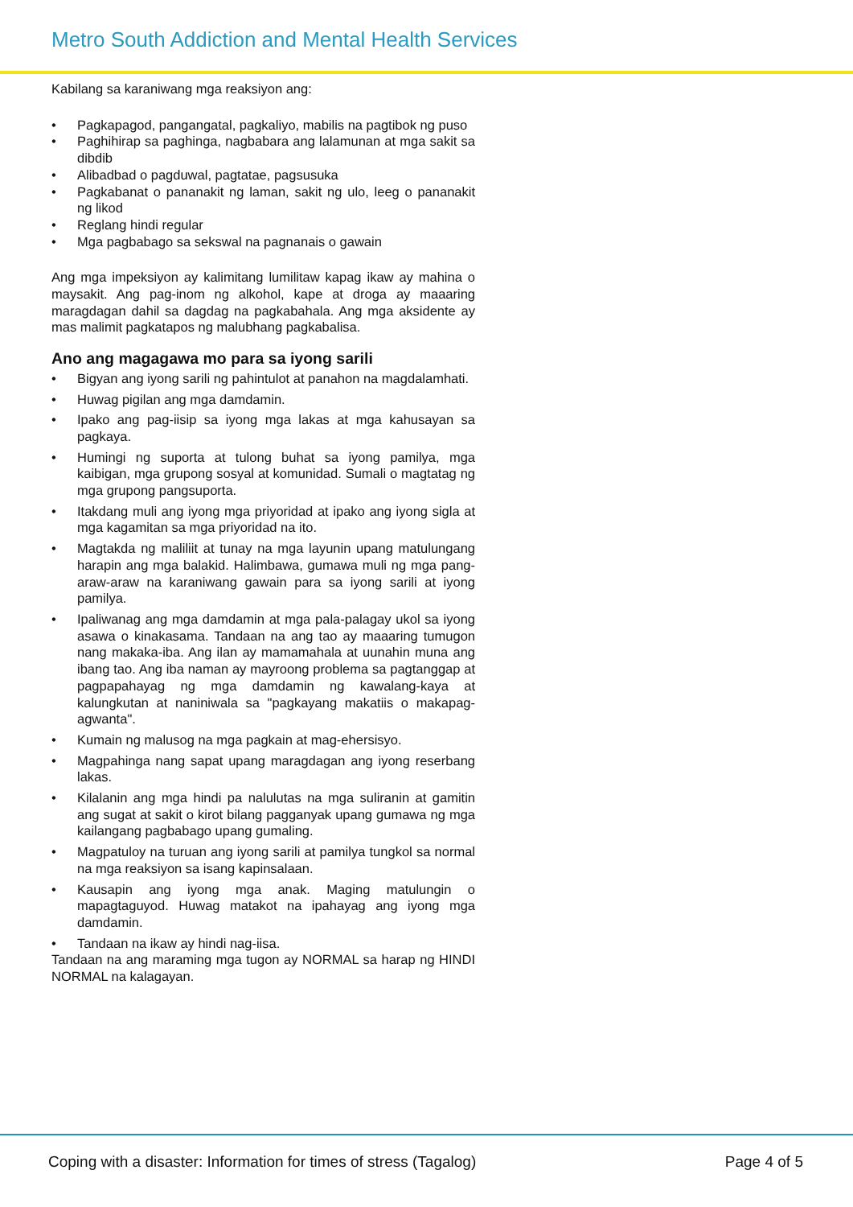Metro South Addiction and Mental Health Services
Kabilang sa karaniwang mga reaksiyon ang:
• Pagkapagod, pangangatal, pagkaliyo, mabilis na pagtibok ng puso
• Paghihirap sa paghinga, nagbabara ang lalamunan at mga sakit sa dibdib
• Alibadbad o pagduwal, pagtatae, pagsusuka
• Pagkabanat o pananakit ng laman, sakit ng ulo, leeg o pananakit ng likod
• Reglang hindi regular
• Mga pagbabago sa sekswal na pagnanais o gawain
Ang mga impeksiyon ay kalimitang lumilitaw kapag ikaw ay mahina o maysakit. Ang pag-inom ng alkohol, kape at droga ay maaaring maragdagan dahil sa dagdag na pagkabahala. Ang mga aksidente ay mas malimit pagkatapos ng malubhang pagkabalisa.
Ano ang magagawa mo para sa iyong sarili
• Bigyan ang iyong sarili ng pahintulot at panahon na magdalamhati.
• Huwag pigilan ang mga damdamin.
• Ipako ang pag-iisip sa iyong mga lakas at mga kahusayan sa pagkaya.
• Humingi ng suporta at tulong buhat sa iyong pamilya, mga kaibigan, mga grupong sosyal at komunidad. Sumali o magtatag ng mga grupong pangsuporta.
• Itakdang muli ang iyong mga priyoridad at ipako ang iyong sigla at mga kagamitan sa mga priyoridad na ito.
• Magtakda ng maliliit at tunay na mga layunin upang matulungang harapin ang mga balakid. Halimbawa, gumawa muli ng mga pang-araw-araw na karaniwang gawain para sa iyong sarili at iyong pamilya.
• Ipaliwanag ang mga damdamin at mga pala-palagay ukol sa iyong asawa o kinakasama. Tandaan na ang tao ay maaaring tumugon nang makaka-iba. Ang ilan ay mamamahala at uunahin muna ang ibang tao. Ang iba naman ay mayroong problema sa pagtanggap at pagpapahayag ng mga damdamin ng kawalang-kaya at kalungkutan at naniniwala sa "pagkayang makatiis o makapag-agwanta".
• Kumain ng malusog na mga pagkain at mag-ehersisyo.
• Magpahinga nang sapat upang maragdagan ang iyong reserbang lakas.
• Kilalanin ang mga hindi pa nalulutas na mga suliranin at gamitin ang sugat at sakit o kirot bilang pagganyak upang gumawa ng mga kailangang pagbabago upang gumaling.
• Magpatuloy na turuan ang iyong sarili at pamilya tungkol sa normal na mga reaksiyon sa isang kapinsalaan.
• Kausapin ang iyong mga anak. Maging matulungin o mapagtaguyod. Huwag matakot na ipahayag ang iyong mga damdamin.
• Tandaan na ikaw ay hindi nag-iisa.
Tandaan na ang maraming mga tugon ay NORMAL sa harap ng HINDI NORMAL na kalagayan.
Coping with a disaster: Information for times of stress (Tagalog) Page 4 of 5